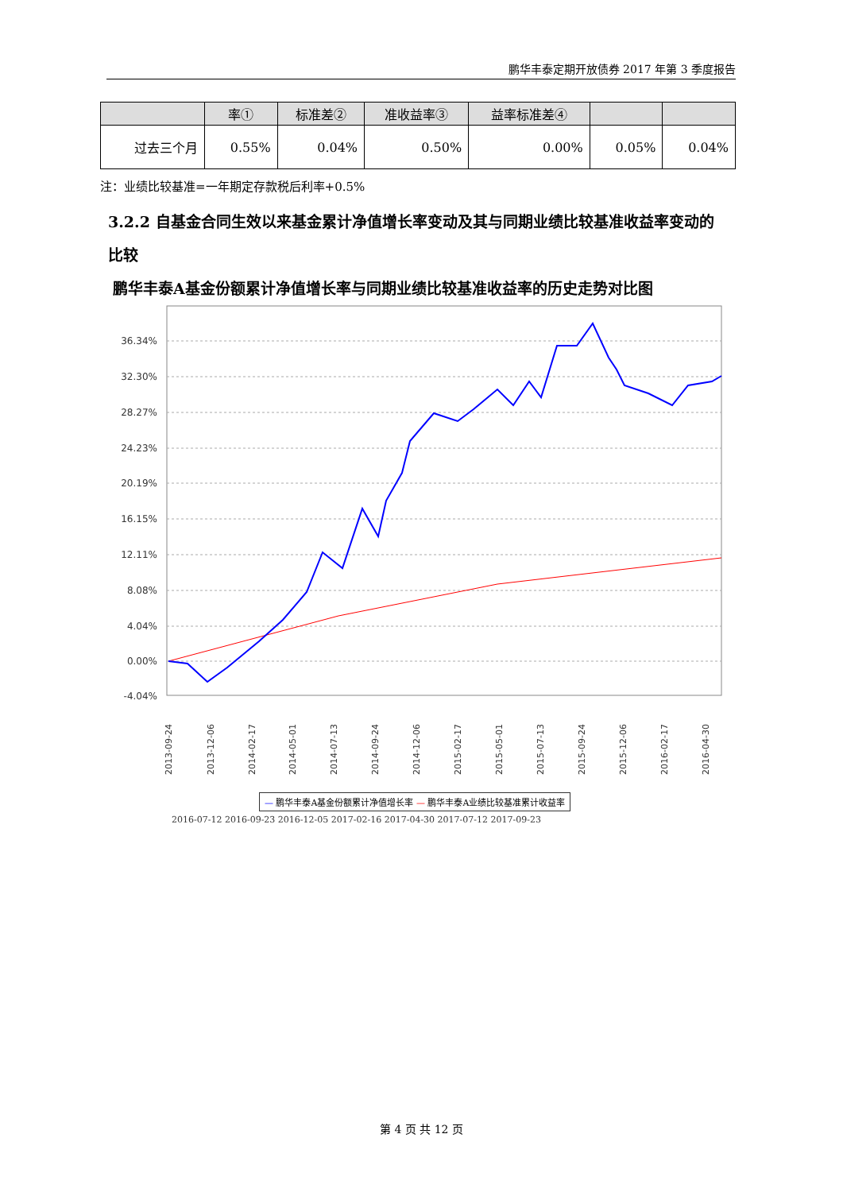鹏华丰泰定期开放债券 2017 年第 3 季度报告
| | 率① | 标准差② | 准收益率③ | 益率标准差④ | | |
| --- | --- | --- | --- | --- | --- | --- |
| 过去三个月 | 0.55% | 0.04% | 0.50% | 0.00% | 0.05% | 0.04% |
注：业绩比较基准=一年期定存款税后利率+0.5%
3.2.2 自基金合同生效以来基金累计净值增长率变动及其与同期业绩比较基准收益率变动的比较
鹏华丰泰A基金份额累计净值增长率与同期业绩比较基准收益率的历史走势对比图
36.34%
32.30%
28.27%
24.23%
20.19%
16.15%
12.11%
8.08%
4.04%
0.00%
-4.04%
2013-09-24
2013-12-06
2014-02-17
2014-05-01
2014-07-13
2014-09-24
2014-12-06
2015-02-17
2015-05-01
2015-07-13
2015-09-24
2015-12-06
2016-02-17
2016-04-30
— 鹏华丰泰A基金份额累计净值增长率 — 鹏华丰泰A业绩比较基准累计收益率
2016-07-12 2016-09-23 2016-12-05 2017-02-16 2017-04-30 2017-07-12 2017-09-23
第 4 页 共 12 页